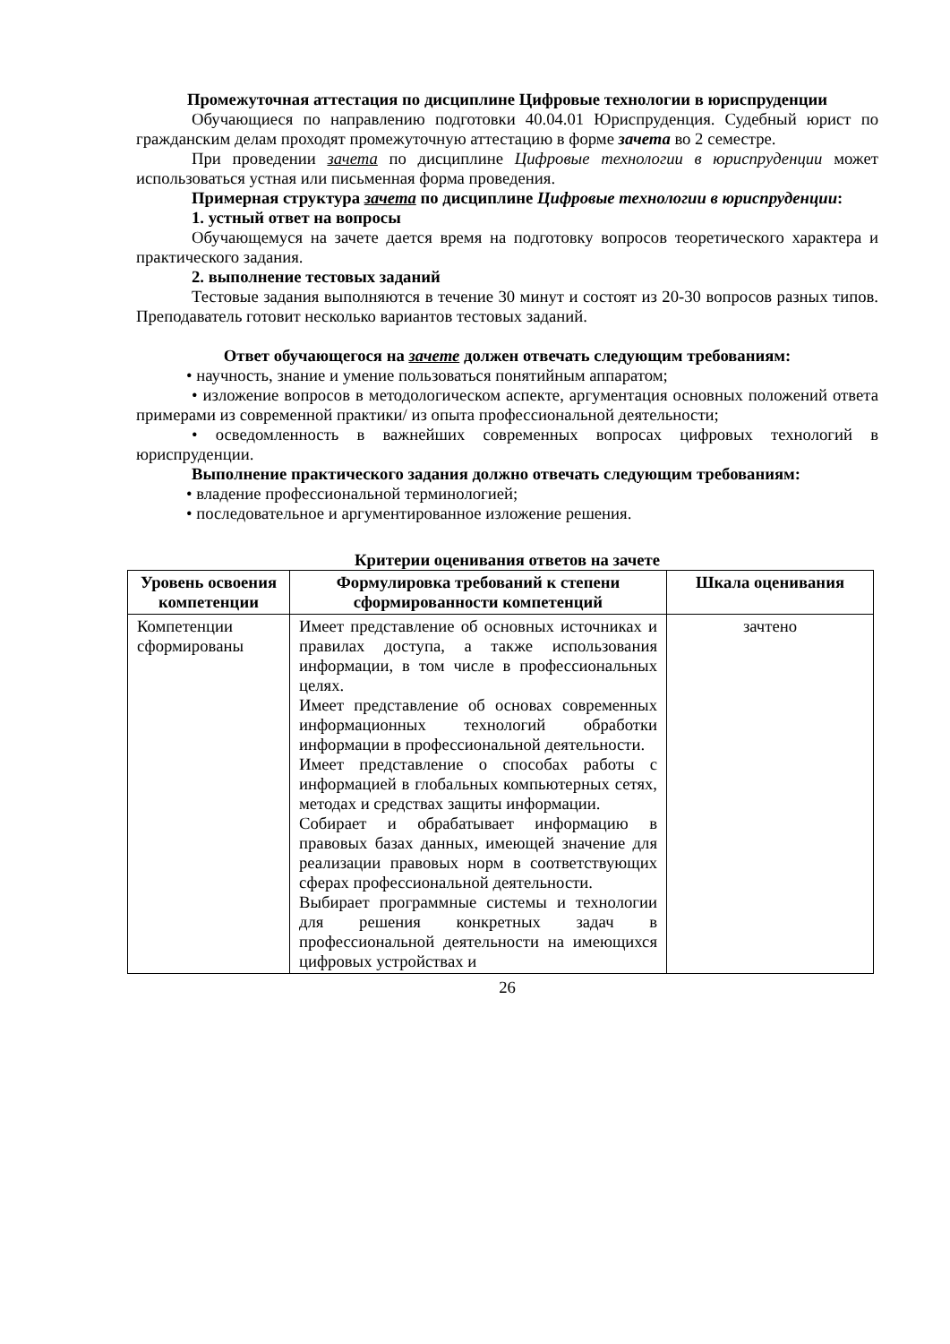Промежуточная аттестация по дисциплине Цифровые технологии в юриспруденции
Обучающиеся по направлению подготовки 40.04.01 Юриспруденция. Судебный юрист по гражданским делам проходят промежуточную аттестацию в форме зачета во 2 семестре.
При проведении зачета по дисциплине Цифровые технологии в юриспруденции может использоваться устная или письменная форма проведения.
Примерная структура зачета по дисциплине Цифровые технологии в юриспруденции:
1. устный ответ на вопросы
Обучающемуся на зачете дается время на подготовку вопросов теоретического характера и практического задания.
2. выполнение тестовых заданий
Тестовые задания выполняются в течение 30 минут и состоят из 20-30 вопросов разных типов. Преподаватель готовит несколько вариантов тестовых заданий.
Ответ обучающегося на зачете должен отвечать следующим требованиям:
• научность, знание и умение пользоваться понятийным аппаратом;
• изложение вопросов в методологическом аспекте, аргументация основных положений ответа примерами из современной практики/ из опыта профессиональной деятельности;
• осведомленность в важнейших современных вопросах цифровых технологий в юриспруденции.
Выполнение практического задания должно отвечать следующим требованиям:
• владение профессиональной терминологией;
• последовательное и аргументированное изложение решения.
Критерии оценивания ответов на зачете
| Уровень освоения компетенции | Формулировка требований к степени сформированности компетенций | Шкала оценивания |
| --- | --- | --- |
| Компетенции сформированы | Имеет представление об основных источниках и правилах доступа, а также использования информации, в том числе в профессиональных целях. Имеет представление об основах современных информационных технологий обработки информации в профессиональной деятельности. Имеет представление о способах работы с информацией в глобальных компьютерных сетях, методах и средствах защиты информации. Собирает и обрабатывает информацию в правовых базах данных, имеющей значение для реализации правовых норм в соответствующих сферах профессиональной деятельности. Выбирает программные системы и технологии для решения конкретных задач в профессиональной деятельности на имеющихся цифровых устройствах и | зачтено |
26